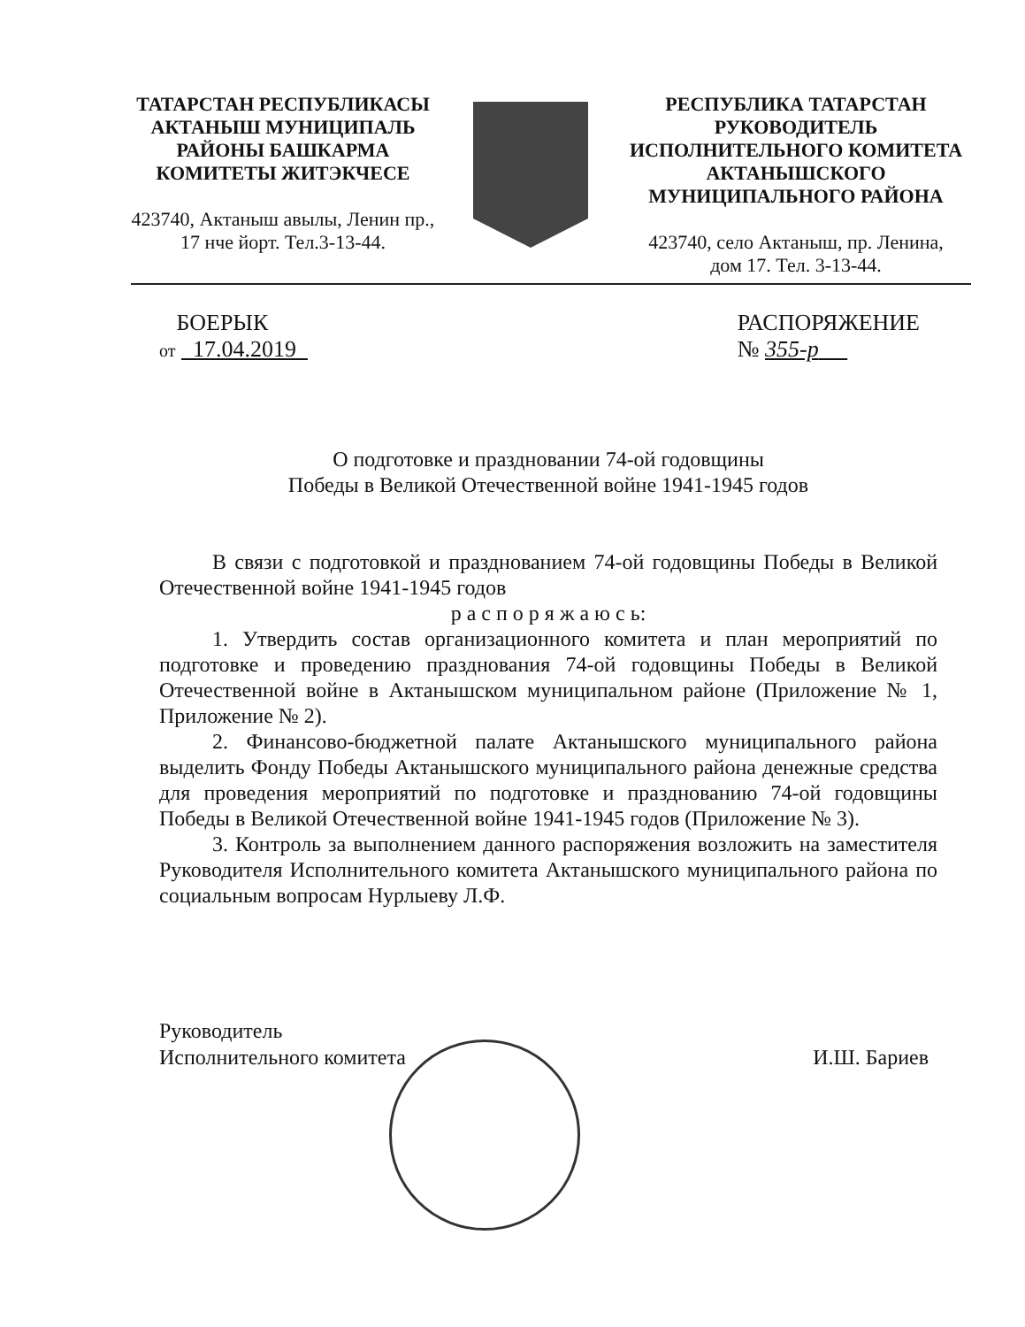ТАТАРСТАН РЕСПУБЛИКАСЫ
АКТАНЫШ МУНИЦИПАЛЬ
РАЙОНЫ БАШКАРМА
КОМИТЕТЫ ЖИТЭКЧЕСЕ
423740, Актаныш авылы, Ленин пр.,
17 нче йорт. Тел.3-13-44.
РЕСПУБЛИКА ТАТАРСТАН
РУКОВОДИТЕЛЬ
ИСПОЛНИТЕЛЬНОГО КОМИТЕТА
АКТАНЫШСКОГО
МУНИЦИПАЛЬНОГО РАЙОНА
423740, село Актаныш, пр. Ленина,
дом 17. Тел. 3-13-44.
БОЕРЫК
от 17.04.2019
РАСПОРЯЖЕНИЕ
№ 355-р
О подготовке и праздновании 74-ой годовщины
Победы в Великой Отечественной войне 1941-1945 годов
В связи с подготовкой и празднованием 74-ой годовщины Победы в Великой Отечественной войне 1941-1945 годов
р а с п о р я ж а ю с ь:
1. Утвердить состав организационного комитета и план мероприятий по подготовке и проведению празднования 74-ой годовщины Победы в Великой Отечественной войне в Актанышском муниципальном районе (Приложение № 1, Приложение № 2).
2. Финансово-бюджетной палате Актанышского муниципального района выделить Фонду Победы Актанышского муниципального района денежные средства для проведения мероприятий по подготовке и празднованию 74-ой годовщины Победы в Великой Отечественной войне 1941-1945 годов (Приложение № 3).
3. Контроль за выполнением данного распоряжения возложить на заместителя Руководителя Исполнительного комитета Актанышского муниципального района по социальным вопросам Нурлыеву Л.Ф.
Руководитель
Исполнительного комитета
И.Ш. Бариев